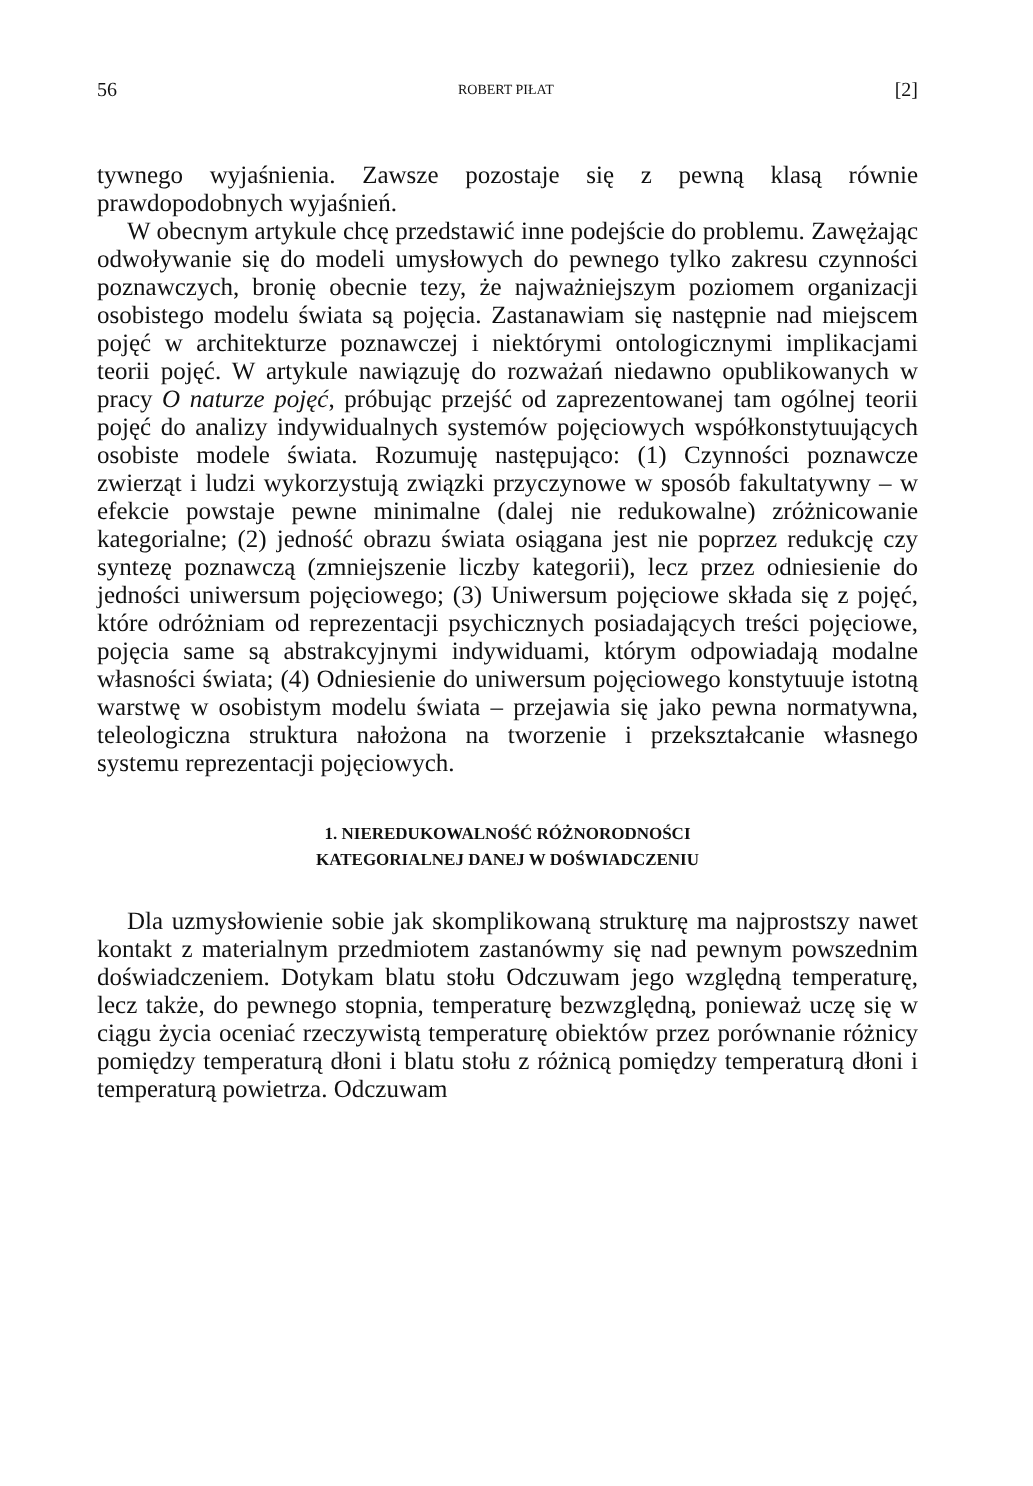56 ROBERT PIŁAT [2]
tywnego wyjaśnienia. Zawsze pozostaje się z pewną klasą równie prawdopodobnych wyjaśnień.
W obecnym artykule chcę przedstawić inne podejście do problemu. Zawężając odwoływanie się do modeli umysłowych do pewnego tylko zakresu czynności poznawczych, bronię obecnie tezy, że najważniejszym poziomem organizacji osobistego modelu świata są pojęcia. Zastanawiam się następnie nad miejscem pojęć w architekturze poznawczej i niektórymi ontologicznymi implikacjami teorii pojęć. W artykule nawiązuję do rozważań niedawno opublikowanych w pracy O naturze pojęć, próbując przejść od zaprezentowanej tam ogólnej teorii pojęć do analizy indywidualnych systemów pojęciowych współkonstytuujących osobiste modele świata. Rozumuję następująco: (1) Czynności poznawcze zwierząt i ludzi wykorzystują związki przyczynowe w sposób fakultatywny – w efekcie powstaje pewne minimalne (dalej nie redukowalne) zróżnicowanie kategorialne; (2) jedność obrazu świata osiągana jest nie poprzez redukcję czy syntezę poznawczą (zmniejszenie liczby kategorii), lecz przez odniesienie do jedności uniwersum pojęciowego; (3) Uniwersum pojęciowe składa się z pojęć, które odróżniam od reprezentacji psychicznych posiadających treści pojęciowe, pojęcia same są abstrakcyjnymi indywiduami, którym odpowiadają modalne własności świata; (4) Odniesienie do uniwersum pojęciowego konstytuuje istotną warstwę w osobistym modelu świata – przejawia się jako pewna normatywna, teleologiczna struktura nałożona na tworzenie i przekształcanie własnego systemu reprezentacji pojęciowych.
1. NIEREDUKOWALNOŚĆ RÓŻNORODNOŚCI
KATEGORIALNEJ DANEJ W DOŚWIADCZENIU
Dla uzmysłowienie sobie jak skomplikowaną strukturę ma najprostszy nawet kontakt z materialnym przedmiotem zastanówmy się nad pewnym powszednim doświadczeniem. Dotykam blatu stołu Odczuwam jego względną temperaturę, lecz także, do pewnego stopnia, temperaturę bezwzględną, ponieważ uczę się w ciągu życia oceniać rzeczywistą temperaturę obiektów przez porównanie różnicy pomiędzy temperaturą dłoni i blatu stołu z różnicą pomiędzy temperaturą dłoni i temperaturą powietrza. Odczuwam